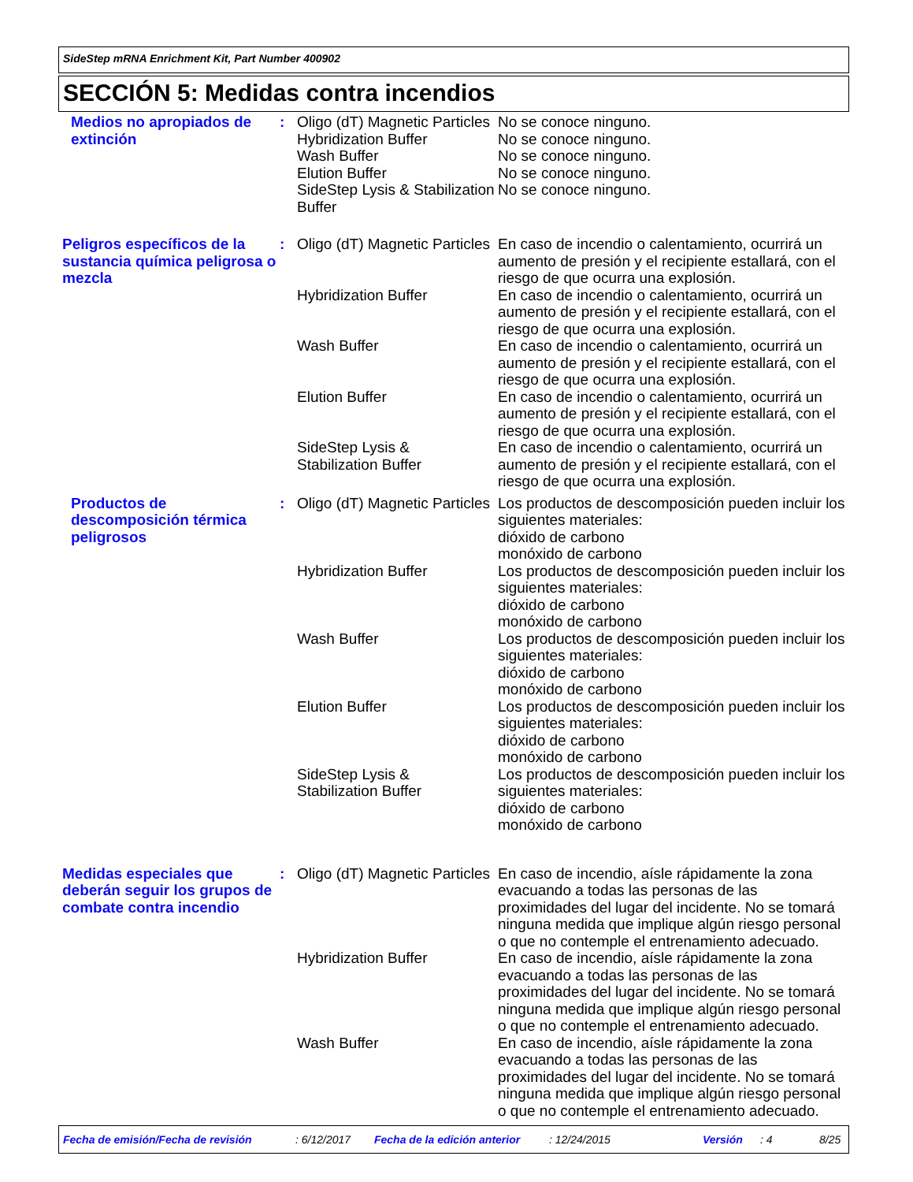SideStep mRNA Enrichment Kit, Part Number 400902
SECCIÓN 5: Medidas contra incendios
| Medios no apropiados de extinción | : | Oligo (dT) Magnetic Particles | No se conoce ninguno. |
| | | Hybridization Buffer | No se conoce ninguno. |
| | | Wash Buffer | No se conoce ninguno. |
| | | Elution Buffer | No se conoce ninguno. |
| | | SideStep Lysis & Stabilization Buffer | No se conoce ninguno. |
| Peligros específicos de la sustancia química peligrosa o mezcla | : | Oligo (dT) Magnetic Particles | En caso de incendio o calentamiento, ocurrirá un aumento de presión y el recipiente estallará, con el riesgo de que ocurra una explosión. |
| | | Hybridization Buffer | En caso de incendio o calentamiento, ocurrirá un aumento de presión y el recipiente estallará, con el riesgo de que ocurra una explosión. |
| | | Wash Buffer | En caso de incendio o calentamiento, ocurrirá un aumento de presión y el recipiente estallará, con el riesgo de que ocurra una explosión. |
| | | Elution Buffer | En caso de incendio o calentamiento, ocurrirá un aumento de presión y el recipiente estallará, con el riesgo de que ocurra una explosión. |
| | | SideStep Lysis & Stabilization Buffer | En caso de incendio o calentamiento, ocurrirá un aumento de presión y el recipiente estallará, con el riesgo de que ocurra una explosión. |
| Productos de descomposición térmica peligrosos | : | Oligo (dT) Magnetic Particles | Los productos de descomposición pueden incluir los siguientes materiales: dióxido de carbono monóxido de carbono |
| | | Hybridization Buffer | Los productos de descomposición pueden incluir los siguientes materiales: dióxido de carbono monóxido de carbono |
| | | Wash Buffer | Los productos de descomposición pueden incluir los siguientes materiales: dióxido de carbono monóxido de carbono |
| | | Elution Buffer | Los productos de descomposición pueden incluir los siguientes materiales: dióxido de carbono monóxido de carbono |
| | | SideStep Lysis & Stabilization Buffer | Los productos de descomposición pueden incluir los siguientes materiales: dióxido de carbono monóxido de carbono |
| Medidas especiales que deberán seguir los grupos de combate contra incendio | : | Oligo (dT) Magnetic Particles | En caso de incendio, aísle rápidamente la zona evacuando a todas las personas de las proximidades del lugar del incidente. No se tomará ninguna medida que implique algún riesgo personal o que no contemple el entrenamiento adecuado. |
| | | Hybridization Buffer | En caso de incendio, aísle rápidamente la zona evacuando a todas las personas de las proximidades del lugar del incidente. No se tomará ninguna medida que implique algún riesgo personal o que no contemple el entrenamiento adecuado. |
| | | Wash Buffer | En caso de incendio, aísle rápidamente la zona evacuando a todas las personas de las proximidades del lugar del incidente. No se tomará ninguna medida que implique algún riesgo personal o que no contemple el entrenamiento adecuado. |
Fecha de emisión/Fecha de revisión: 6/12/2017 Fecha de la edición anterior: 12/24/2015 Versión: 4 8/25